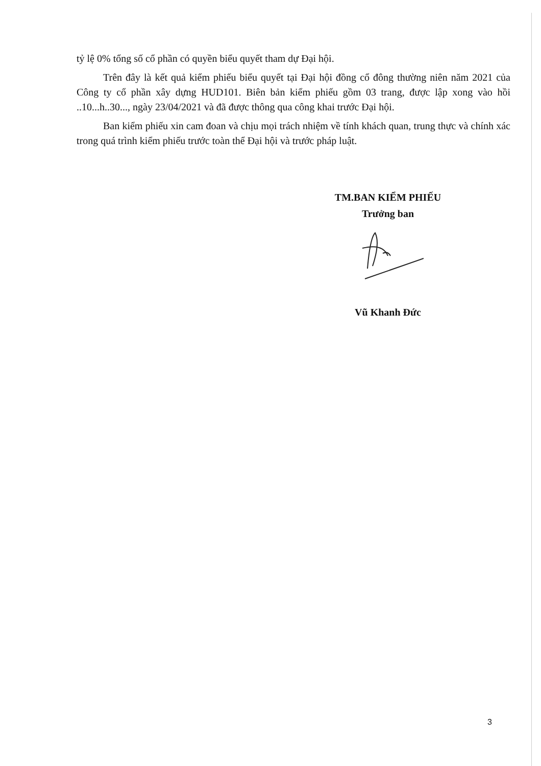tỷ lệ 0% tổng số cổ phần có quyền biểu quyết tham dự Đại hội.
Trên đây là kết quả kiểm phiếu biểu quyết tại Đại hội đồng cổ đông thường niên năm 2021 của Công ty cổ phần xây dựng HUD101. Biên bản kiểm phiếu gồm 03 trang, được lập xong vào hồi ..10...h..30..., ngày 23/04/2021 và đã được thông qua công khai trước Đại hội.
Ban kiểm phiếu xin cam đoan và chịu mọi trách nhiệm về tính khách quan, trung thực và chính xác trong quá trình kiểm phiếu trước toàn thể Đại hội và trước pháp luật.
TM.BAN KIỂM PHIẾU
Trưởng ban
Vũ Khanh Đức
3